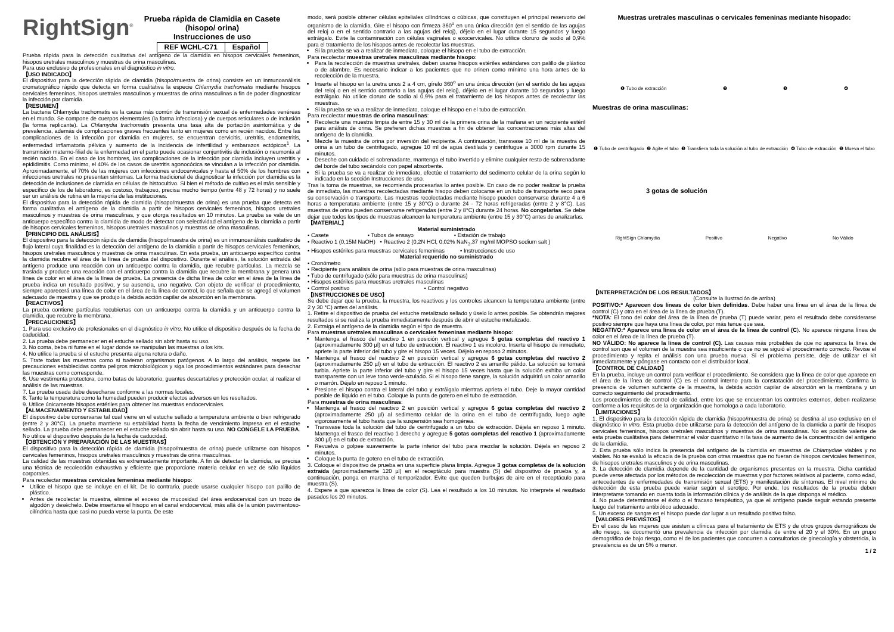RightSign<sup>®</sup>
Prueba rápida de Clamidia en Casete
(hisopo/ orina)
Instrucciones de uso
| REF WCHL-C71 | Español |
Prueba rápida para la detección cualitativa del antígeno de la clamidia en hisopos cervicales femeninos, hisopos uretrales masculinos y muestras de orina masculinas.
Para uso exclusivo de profesionales en el diagnóstico in vitro.
【USO INDICADO】
El dispositivo para la detección rápida de clamidia (hisopo/muestra de orina) consiste en un inmunoanálisis cromatográfico rápido que detecta en forma cualitativa la especie Chlamydia trachomatis mediante hisopos cervicales femeninos, hisopos uretrales masculinos y muestras de orina masculinas a fin de poder diagnosticar la infección por clamidia.
【RESUMEN】
La bacteria Chlamydia trachomatis es la causa más común de transmisión sexual de enfermedades venéreas en el mundo. Se compone de cuerpos elementales (la forma infecciosa) y de cuerpos reticulares o de inclusión (la forma replicante). La Chlamydia trachomatis presenta una tasa alta de portación asintomática y de prevalencia, además de complicaciones graves frecuentes tanto en mujeres como en recién nacidos. Entre las complicaciones de la infección por clamidia en mujeres, se encuentran cervicitis, uretritis, endometritis, enfermedad inflamatoria pélvica y aumento de la incidencia de infertilidad y embarazos ectópicos<sup>1</sup>. La transmisión materno-filial de la enfermedad en el parto puede ocasionar conjuntivitis de inclusión o neumonía al recién nacido. En el caso de los hombres, las complicaciones de la infección por clamidia incluyen uretritis y epididimitis. Como mínimo, el 40% de los casos de uretritis agonocócica se vinculan a la infección por clamidia. Aproximadamente, el 70% de las mujeres con infecciones endocervicales y hasta el 50% de los hombres con infecciones uretrales no presentan síntomas. La forma tradicional de diagnosticar la infección por clamidia es la detección de inclusiones de clamidia en células de histocultivo. Si bien el método de cultivo es el más sensible y específico de los de laboratorio, es costoso, trabajoso, precisa mucho tiempo (entre 48 y 72 horas) y no suele ser un análisis de rutina en la mayoría de las instituciones.
El dispositivo para la detección rápida de clamidia (hisopo/muestra de orina) es una prueba que detecta en forma cualitativa el antígeno de la clamidia a partir de hisopos cervicales femeninos, hisopos uretrales masculinos y muestras de orina masculinas, y que otorga resultados en 10 minutos. La prueba se vale de un anticuerpo específico contra la clamidia de modo de detectar con selectividad el antígeno de la clamidia a partir de hisopos cervicales femeninos, hisopos uretrales masculinos y muestras de orina masculinas.
【PRINCIPIO DEL ANÁLISIS】
El dispositivo para la detección rápida de clamidia (hisopo/muestra de orina) es un inmunoanálisis cualitativo de flujo lateral cuya finalidad es la detección del antígeno de la clamidia a partir de hisopos cervicales femeninos, hisopos uretrales masculinos y muestras de orina masculinas. En esta prueba, un anticuerpo específico contra la clamidia recubre el área de la línea de prueba del dispositivo. Durante el análisis, la solución extraída del antígeno produce una reacción con un anticuerpo contra la clamidia, que recubre partículas. La mezcla se traslada y produce una reacción con el anticuerpo contra la clamidia que recubre la membrana y genera una línea de color en el área de la línea de prueba. La presencia de dicha línea de color en el área de la línea de prueba indica un resultado positivo, y su ausencia, uno negativo. Con objeto de verificar el procedimiento, siempre aparecerá una línea de color en el área de la línea de control, lo que señala que se agregó el volumen adecuado de muestra y que se produjo la debida acción capilar de absorción en la membrana.
【REACTIVOS】
La prueba contiene partículas recubiertas con un anticuerpo contra la clamidia y un anticuerpo contra la clamidia, que recubre la membrana.
【PRECAUCIONES】
1. Para uso exclusivo de profesionales en el diagnóstico in vitro. No utilice el dispositivo después de la fecha de caducidad.
2. La prueba debe permanecer en el estuche sellado sin abrir hasta su uso.
3. No coma, beba ni fume en el lugar donde se manipulan las muestras o los kits.
4. No utilice la prueba si el estuche presenta alguna rotura o daño.
5. Trate todas las muestras como si tuvieran organismos patógenos. A lo largo del análisis, respete las precauciones establecidas contra peligros microbiológicos y siga los procedimientos estándares para desechar las muestras como corresponde.
6. Use vestimenta protectora, como batas de laboratorio, guantes descartables y protección ocular, al realizar el análisis de las muestras.
7. La prueba usada debe desecharse conforme a las normas locales.
8. Tanto la temperatura como la humedad pueden producir efectos adversos en los resultados.
9. Utilice únicamente hisopos estériles para obtener las muestras endocervicales.
【ALMACENAMIENTO Y ESTABILIDAD】
El dispositivo debe conservarse tal cual viene en el estuche sellado a temperatura ambiente o bien refrigerado (entre 2 y 30°C). La prueba mantiene su estabilidad hasta la fecha de vencimiento impresa en el estuche sellado. La prueba debe permanecer en el estuche sellado sin abrir hasta su uso. NO CONGELE LA PRUEBA. No utilice el dispositivo después de la fecha de caducidad.
【OBTENCIÓN Y PREPARACIÓN DE LAS MUESTRAS】
El dispositivo para la detección rápida de clamidia (hisopo/muestra de orina) puede utilizarse con hisopos cervicales femeninos, hisopos uretrales masculinos y muestras de orina masculinas.
La calidad de las muestras obtenidas es extremadamente importante. A fin de detectar la clamidia, se precisa una técnica de recolección exhaustiva y eficiente que proporcione materia celular en vez de sólo líquidos corporales.
Para recolectar muestras cervicales femeninas mediante hisopo:
Utilice el hisopo que se incluye en el kit. De lo contrario, puede usarse cualquier hisopo con palillo de plástico.
Antes de recolectar la muestra, elimine el exceso de mucosidad del área endocervical con un trozo de algodón y deséchelo. Debe insertarse el hisopo en el canal endocervical, más allá de la unión pavimentoso-cilíndrica hasta que casi no pueda verse la punta. De este
modo, será posible obtener células epiteliales cilíndricas o cúbicas, que constituyen el principal reservorio del organismo de la clamidia. Gire el hisopo con firmeza 360<sup>o</sup> en una única dirección (en el sentido de las agujas del reloj o en el sentido contrario a las agujas del reloj), déjelo en el lugar durante 15 segundos y luego extráigalo. Evite la contaminación con células vaginales o exocervicales. No utilice cloruro de sodio al 0,9% para el tratamiento de los hisopos antes de recolectar las muestras.
Si la prueba se va a realizar de inmediato, coloque el hisopo en el tubo de extracción.
Para recolectar muestras uretrales masculinas mediante hisopo:
Para la recolección de muestras uretrales, deben usarse hisopos estériles estándares con palillo de plástico o de alambre. Es necesario indicar a los pacientes que no orinen como mínimo una hora antes de la recolección de la muestra.
Inserte el hisopo en la uretra unos 2 a 4 cm, gírelo 360<sup>o</sup> en una única dirección (en el sentido de las agujas del reloj o en el sentido contrario a las agujas del reloj), déjelo en el lugar durante 10 segundos y luego extráigalo. No utilice cloruro de sodio al 0,9% para el tratamiento de los hisopos antes de recolectar las muestras.
Si la prueba se va a realizar de inmediato, coloque el hisopo en el tubo de extracción.
Para recolectar muestras de orina masculinas:
Recolecte una muestra limpia de entre 15 y 30 ml de la primera orina de la mañana en un recipiente estéril para análisis de orina. Se prefieren dichas muestras a fin de obtener las concentraciones más altas del antígeno de la clamidia.
Mezcle la muestra de orina por inversión del recipiente. A continuación, transvase 10 ml de la muestra de orina a un tubo de centrifugado, agregue 10 ml de agua destilada y centrifugue a 3000 rpm durante 15 minutos.
Deseche con cuidado el sobrenadante, mantenga el tubo invertido y elimine cualquier resto de sobrenadante del borde del tubo secándolo con papel absorbente.
Si la prueba se va a realizar de inmediato, efectúe el tratamiento del sedimento celular de la orina según lo indicado en la sección Instrucciones de uso.
Tras la toma de muestras, se recomienda procesarlas lo antes posible. En caso de no poder realizar la prueba de inmediato, las muestras recolectadas mediante hisopo deben colocarse en un tubo de transporte seco para su conservación o transporte. Las muestras recolectadas mediante hisopo pueden conservarse durante 4 a 6 horas a temperatura ambiente (entre 15 y 30°C) o durante 24 - 72 horas refrigeradas (entre 2 y 8°C). Las muestras de orina pueden conservarse refrigeradas (entre 2 y 8°C) durante 24 horas. No congelarlas. Se debe dejar que todos los tipos de muestras alcancen la temperatura ambiente (entre 15 y 30°C) antes de analizarlas.
【MATERIAL】
Material suministrado
• Casete • Tubos de ensayo • Estación de trabajo
• Reactivo 1 (0,15M NaOH) • Reactivo 2 (0,2N HCl, 0,02% NaN<sub>3</sub>,37 mg/ml MOPSO sodium salt )
• Hisopos estériles para muestras cervicales femeninas • Instrucciones de uso
Material requerido no suministrado
• Cronómetro
• Recipiente para análisis de orina (sólo para muestras de orina masculinas)
• Tubo de centrifugado (sólo para muestras de orina masculinas)
• Hisopos estériles para muestras uretrales masculinas
• Control positivo • Control negativo
【INSTRUCCIONES DE USO】
Se debe dejar que la prueba, la muestra, los reactivos y los controles alcancen la temperatura ambiente (entre 2 y 30 °C) antes del análisis.
1. Retire el dispositivo de prueba del estuche metalizado sellado y úselo lo antes posible. Se obtendrán mejores resultados si se realiza la prueba inmediatamente después de abrir el estuche metalizado.
2. Extraiga el antígeno de la clamidia según el tipo de muestra.
Para muestras uretrales masculinas o cervicales femeninas mediante hisopo:
Mantenga el frasco del reactivo 1 en posición vertical y agregue 5 gotas completas del reactivo 1 (aproximadamente 300 µl) en el tubo de extracción. El reactivo 1 es incoloro. Inserte el hisopo de inmediato, apriete la parte inferior del tubo y gire el hisopo 15 veces. Déjelo en reposo 2 minutos.
Mantenga el frasco del reactivo 2 en posición vertical y agregue 6 gotas completas del reactivo 2 (aproximadamente 250 µl) en el tubo de extracción. El reactivo 2 es amarillo pálido. La solución se tornará turbia. Apriete la parte inferior del tubo y gire el hisopo 15 veces hasta que la solución exhiba un color transparente con un leve tono verde-azulado. Si el hisopo tiene sangre, la solución adquirirá un color amarillo o marrón. Déjelo en reposo 1 minuto.
Presione el hisopo contra el lateral del tubo y extráigalo mientras aprieta el tubo. Deje la mayor cantidad posible de líquido en el tubo. Coloque la punta de gotero en el tubo de extracción.
Para muestras de orina masculinas:
Mantenga el frasco del reactivo 2 en posición vertical y agregue 6 gotas completas del reactivo 2 (aproximadamente 250 µl) al sedimento celular de la orina en el tubo de centrifugado, luego agite vigorosamente el tubo hasta que la suspensión sea homogénea.
Transvase toda la solución del tubo de centrifugado a un tubo de extracción. Déjela en reposo 1 minuto. Mantenga el frasco del reactivo 1 derecho y agregue 5 gotas completas del reactivo 1 (aproximadamente 300 µl) en el tubo de extracción.
Revuelva o golpee suavemente la parte inferior del tubo para mezclar la solución. Déjela en reposo 2 minutos.
Coloque la punta de gotero en el tubo de extracción.
3. Coloque el dispositivo de prueba en una superficie plana limpia. Agregue 3 gotas completas de la solución extraída (aproximadamente 120 µl) en el receptáculo para muestra (S) del dispositivo de prueba y, a continuación, ponga en marcha el temporizador. Evite que queden burbujas de aire en el receptáculo para muestra (S).
4. Espere a que aparezca la línea de color (S). Lea el resultado a los 10 minutos. No interprete el resultado pasados los 20 minutos.
Muestras uretrales masculinas o cervicales femeninas mediante hisopado:
❶ Tubo de extracción ❷ ❸ ❹
Muestras de orina masculinas:
❶ Tubo de centrifugado ❷ Agite el tubo ❸ Transfiera toda la solución al tubo de extracción ❹ Tubo de extracción ❺ Mueva el tubo
3 gotas de solución
RightSign Chlamydia Positivo Negativo No Válido
【INTERPRETACIÓN DE LOS RESULTADOS】
(Consulte la ilustración de arriba)
POSITIVO:* Aparecen dos líneas de color bien definidas. Debe haber una línea en el área de la línea de control (C) y otra en el área de la línea de prueba (T).
*NOTA: El tono del color del área de la línea de prueba (T) puede variar, pero el resultado debe considerarse positivo siempre que haya una línea de color, por más tenue que sea.
NEGATIVO:* Aparece una línea de color en el área de la línea de control (C). No aparece ninguna línea de color en el área de la línea de prueba (T).
NO VÁLIDO: No aparece la línea de control (C). Las causas más probables de que no aparezca la línea de control son que el volumen de la muestra sea insuficiente o que no se siguió el procedimiento correcto. Revise el procedimiento y repita el análisis con una prueba nueva. Si el problema persiste, deje de utilizar el kit inmediatamente y póngase en contacto con el distribuidor local.
【CONTROL DE CALIDAD】
En la prueba, incluye un control para verificar el procedimiento. Se considera que la línea de color que aparece en el área de la línea de control (C) es el control interno para la constatación del procedimiento. Confirma la presencia de volumen suficiente de la muestra, la debida acción capilar de absorción en la membrana y un correcto seguimiento del procedimiento.
Los procedimientos de control de calidad, entre los que se encuentran los controles externos, deben realizarse conforme a los requisitos de la organización que homologa a cada laboratorio.
【LIMITACIONES】
1. El dispositivo para la detección rápida de clamidia (hisopo/muestra de orina) se destina al uso exclusivo en el diagnóstico in vitro. Esta prueba debe utilizarse para la detección del antígeno de la clamidia a partir de hisopos cervicales femeninos, hisopos uretrales masculinos y muestras de orina masculinas. No es posible valerse de esta prueba cualitativa para determinar el valor cuantitativo ni la tasa de aumento de la concentración del antígeno de la clamidia.
2. Esta prueba sólo indica la presencia del antígeno de la clamidia en muestras de Chlamydiae viables y no viables. No se evaluó la eficacia de la prueba con otras muestras que no fueran de hisopos cervicales femeninos, de hisopos uretrales masculinos y de orina masculinas.
3. La detección de clamidia depende de la cantidad de organismos presentes en la muestra. Dicha cantidad puede verse afectada por los métodos de recolección de muestras y por factores relativos al paciente, como edad, antecedentes de enfermedades de transmisión sexual (ETS) y manifestación de síntomas. El nivel mínimo de detección de esta prueba puede variar según el serotipo. Por ende, los resultados de la prueba deben interpretarse tomando en cuenta toda la información clínica y de análisis de la que disponga el médico.
4. No puede determinarse el éxito o el fracaso terapéutico, ya que el antígeno puede seguir estando presente luego del tratamiento antibiótico adecuado.
5. Un exceso de sangre en el hisopo puede dar lugar a un resultado positivo falso.
【VALORES PREVISTOS】
En el caso de las mujeres que asisten a clínicas para el tratamiento de ETS y de otros grupos demográficos de alto riesgo, se documentó una prevalencia de infección por clamidia de entre el 20 y el 30%. En un grupo demográfico de bajo riesgo, como el de los pacientes que concurren a consultorios de ginecología y obstetricia, la prevalencia es de un 5% o menor.
1 / 2